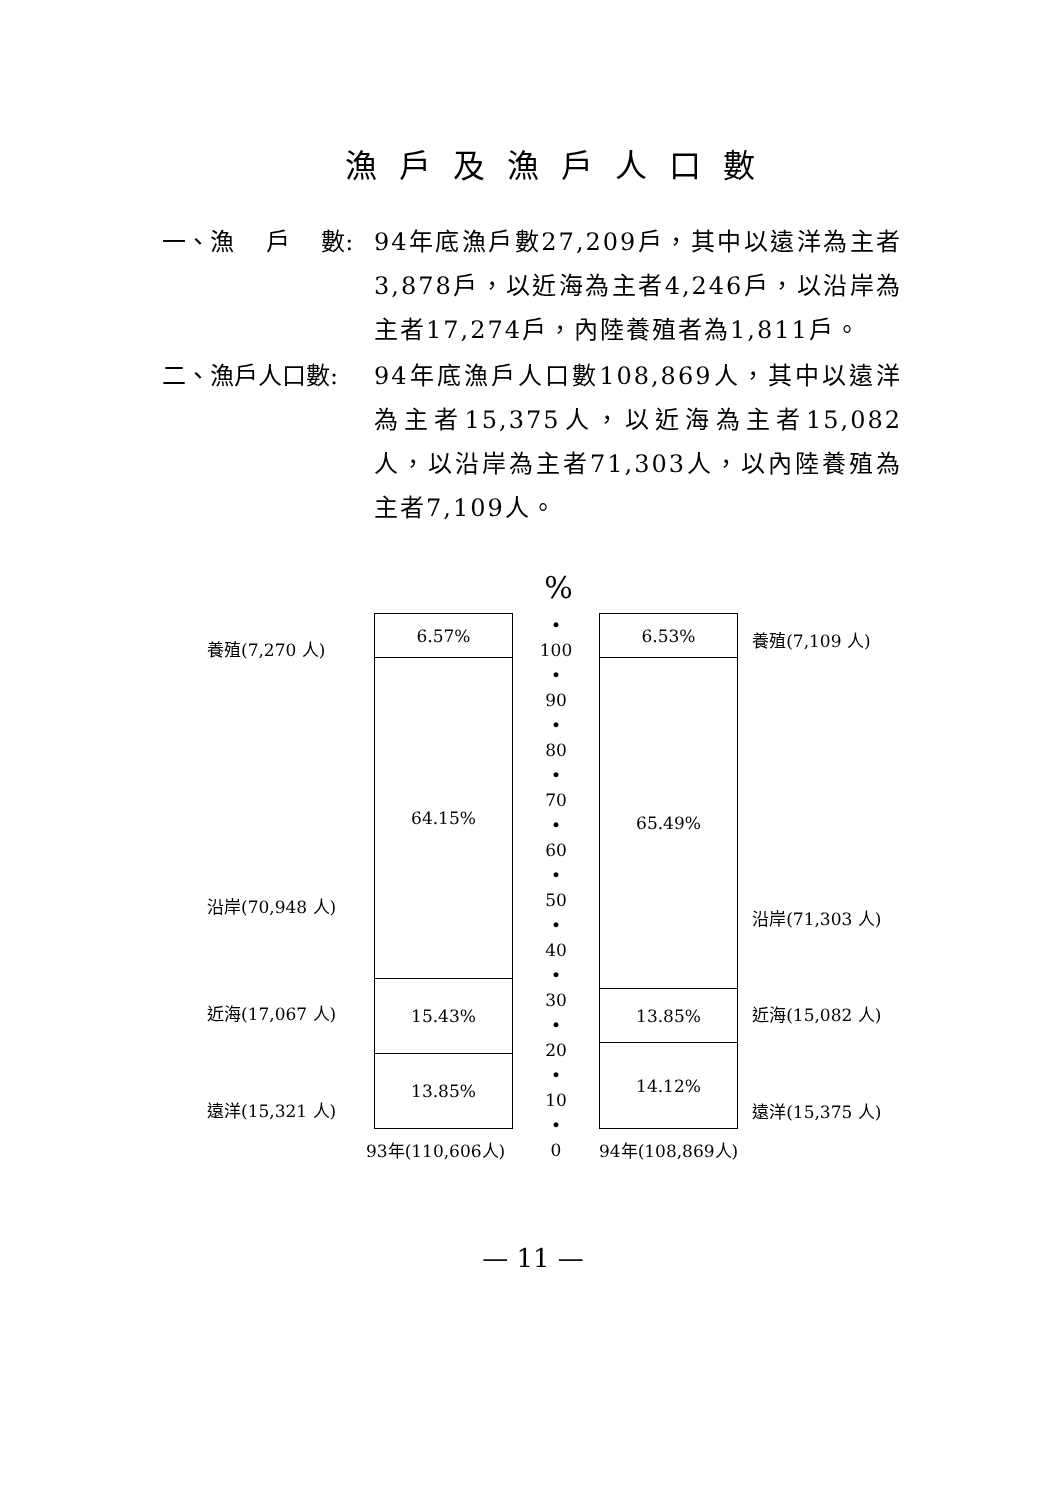漁戶及漁戶人口數
一、漁　 戶　 數: 94年底漁戶數27,209戶，其中以遠洋為主者3,878戶，以近海為主者4,246戶，以沿岸為主者17,274戶，內陸養殖者為1,811戶。
二、漁戶人口數: 94年底漁戶人口數108,869人，其中以遠洋為主者15,375人，以近海為主者15,082人，以沿岸為主者71,303人，以內陸養殖為主者7,109人。
%
養殖(7,270 人)
沿岸(70,948 人)
近海(17,067 人)
遠洋(15,321 人)
6.57%
64.15%
15.43%
13.85%
93年(110,606人)
•
100
•
90
•
80
•
70
•
60
•
50
•
40
•
30
•
20
•
10
•
0
6.53%
65.49%
13.85%
14.12%
94年(108,869人)
養殖(7,109 人)
沿岸(71,303 人)
近海(15,082 人)
遠洋(15,375 人)
— 11 —